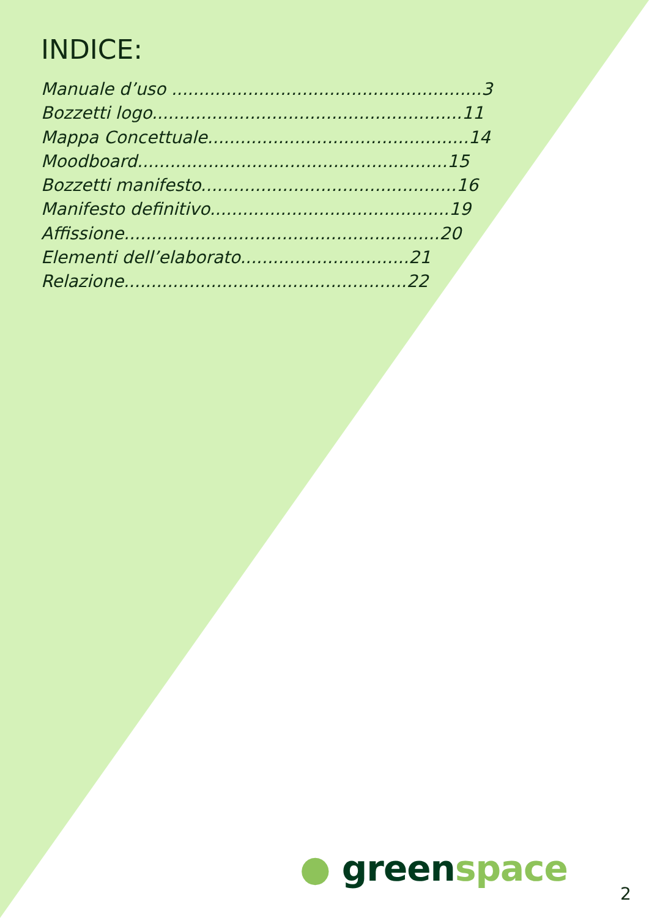INDICE:
Manuale d’uso .........................................................3
Bozzetti logo.........................................................11
Mappa Concettuale................................................14
Moodboard.........................................................15
Bozzetti manifesto...............................................16
Manifesto definitivo............................................19
Affissione..........................................................20
Elementi dell’elaborato...............................21
Relazione....................................................22
● green space
2